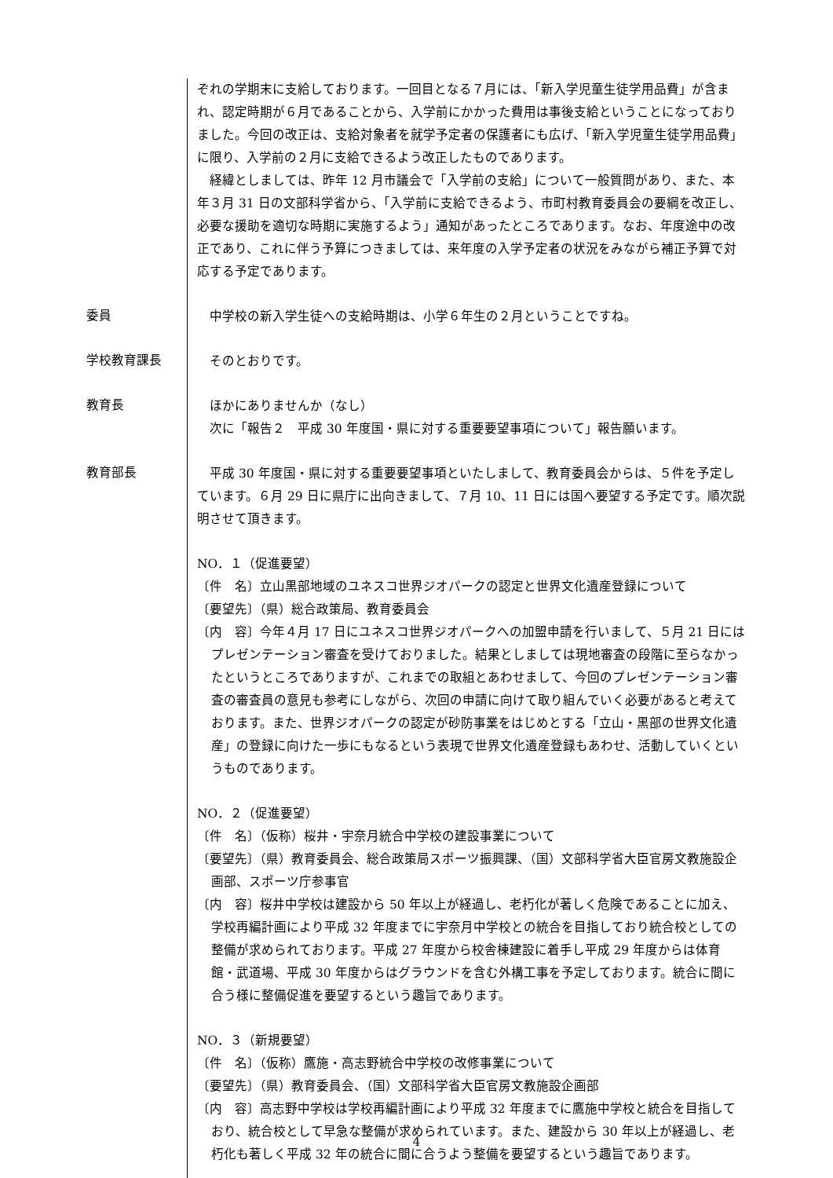ぞれの学期末に支給しております。一回目となる７月には、「新入学児童生徒学用品費」が含まれ、認定時期が６月であることから、入学前にかかった費用は事後支給ということになっておりました。今回の改正は、支給対象者を就学予定者の保護者にも広げ、「新入学児童生徒学用品費」に限り、入学前の２月に支給できるよう改正したものであります。
　経緯としましては、昨年 12 月市議会で「入学前の支給」について一般質問があり、また、本年３月 31 日の文部科学省から、「入学前に支給できるよう、市町村教育委員会の要綱を改正し、必要な援助を適切な時期に実施するよう」通知があったところであります。なお、年度途中の改正であり、これに伴う予算につきましては、来年度の入学予定者の状況をみながら補正予算で対応する予定であります。
委員
　中学校の新入学生徒への支給時期は、小学６年生の２月ということですね。
学校教育課長
　そのとおりです。
教育長
　ほかにありませんか（なし）
　次に「報告２　平成 30 年度国・県に対する重要要望事項について」報告願います。
教育部長
　平成 30 年度国・県に対する重要要望事項といたしまして、教育委員会からは、５件を予定しています。６月 29 日に県庁に出向きまして、７月 10、11 日には国へ要望する予定です。順次説明させて頂きます。
NO．１（促進要望）
〔件　名〕立山黒部地域のユネスコ世界ジオパークの認定と世界文化遺産登録について
〔要望先〕（県）総合政策局、教育委員会
〔内　容〕今年４月 17 日にユネスコ世界ジオパークへの加盟申請を行いまして、５月 21 日にはプレゼンテーション審査を受けておりました。結果としましては現地審査の段階に至らなかったというところでありますが、これまでの取組とあわせまして、今回のプレゼンテーション審査の審査員の意見も参考にしながら、次回の申請に向けて取り組んでいく必要があると考えております。また、世界ジオパークの認定が砂防事業をはじめとする「立山・黒部の世界文化遺産」の登録に向けた一歩にもなるという表現で世界文化遺産登録もあわせ、活動していくというものであります。
NO．２（促進要望）
〔件　名〕（仮称）桜井・宇奈月統合中学校の建設事業について
〔要望先〕（県）教育委員会、総合政策局スポーツ振興課、（国）文部科学省大臣官房文教施設企画部、スポーツ庁参事官
〔内　容〕桜井中学校は建設から 50 年以上が経過し、老朽化が著しく危険であることに加え、学校再編計画により平成 32 年度までに宇奈月中学校との統合を目指しており統合校としての整備が求められております。平成 27 年度から校舎棟建設に着手し平成 29 年度からは体育館・武道場、平成 30 年度からはグラウンドを含む外構工事を予定しております。統合に間に合う様に整備促進を要望するという趣旨であります。
NO．３（新規要望）
〔件　名〕（仮称）鷹施・高志野統合中学校の改修事業について
〔要望先〕（県）教育委員会、（国）文部科学省大臣官房文教施設企画部
〔内　容〕高志野中学校は学校再編計画により平成 32 年度までに鷹施中学校と統合を目指しており、統合校として早急な整備が求められています。また、建設から 30 年以上が経過し、老朽化も著しく平成 32 年の統合に間に合うよう整備を要望するという趣旨であります。
4